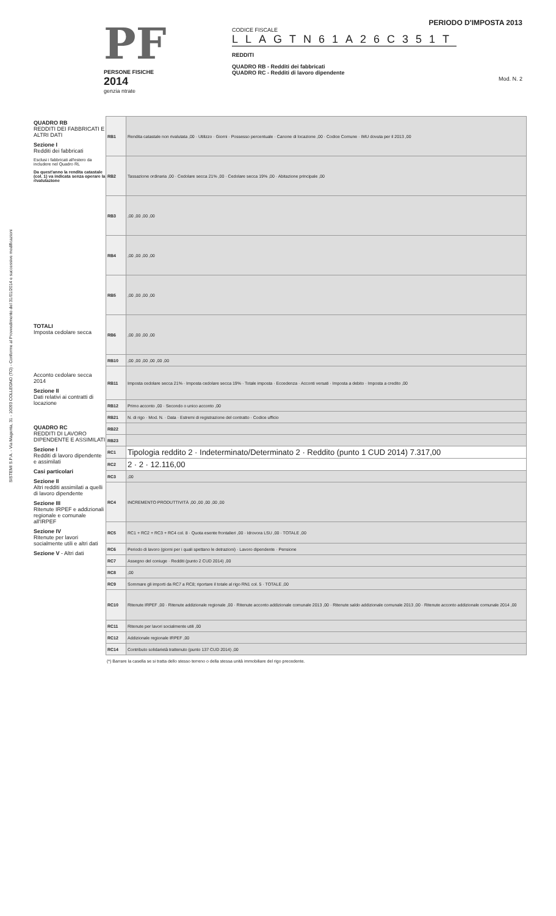SISTEMI S.P.A. - Via Magenta, 31 - 10093 COLLEGNO (TO) - Conforme al Provvedimento del 31/01/2014 e successive modificazioni
PF
PERSONE FISICHE
2014
genzia ntrate
PERIODO D'IMPOSTA 2013
CODICE FISCALE
LLAGTN61A26C351T
REDDITI
QUADRO RB - Redditi dei fabbricati
QUADRO RC - Redditi di lavoro dipendente
Mod. N. 2
QUADRO RB
REDDITI DEI FABBRICATI E ALTRI DATI
Sezione I
Redditi dei fabbricati
Esclusi i fabbricati all'estero da includere nel Quadro RL
Da quest'anno la rendita catastale (col. 1) va indicata senza operare la rivalutazione
TOTALI
Imposta cedolare secca
Acconto cedolare secca 2014
Sezione II
Dati relativi ai contratti di locazione
QUADRO RC
REDDITI DI LAVORO DIPENDENTE E ASSIMILATI
Sezione I
Redditi di lavoro dipendente e assimilati
Casi particolari
Sezione II
Altri redditi assimilati a quelli di lavoro dipendente
Sezione III
Ritenute IRPEF e addizionali regionale e comunale all'IRPEF
Sezione IV
Ritenute per lavori socialmente utili e altri dati
Sezione V - Altri dati
| RB1 | Rendita catastale non rivalutata ,00 · Utilizzo · Giorni · Possesso percentuale · Canone di locazione ,00 · Codice Comune · IMU dovuta per il 2013 ,00 |
| RB2 | Tassazione ordinaria ,00 · Cedolare secca 21% ,00 · Cedolare secca 19% ,00 · Abitazione principale ,00 |
| RB3 | ,00 ,00 ,00 ,00 |
| RB4 | ,00 ,00 ,00 ,00 |
| RB5 | ,00 ,00 ,00 ,00 |
| RB6 | ,00 ,00 ,00 ,00 |
| RB10 | ,00 ,00 ,00 ,00 ,00 ,00 |
| RB11 | Imposta cedolare secca 21% · Imposta cedolare secca 19% · Totale imposta · Eccedenza · Acconti versati · Imposta a debito · Imposta a credito ,00 |
| RB12 | Primo acconto ,00 · Secondo o unico acconto ,00 |
| RB21 | N. di rigo · Mod. N. · Data · Estremi di registrazione del contratto · Codice ufficio |
| RB22 | |
| RB23 | |
| RC1 | Tipologia reddito 2 · Indeterminato/Determinato 2 · Reddito (punto 1 CUD 2014) 7.317,00 |
| RC2 | 2 · 2 · 12.116,00 |
| RC3 | ,00 |
| RC4 | INCREMENTO PRODUTTIVITÀ ,00 ,00 ,00 ,00 ,00 |
| RC5 | RC1 + RC2 + RC3 + RC4 col. 8 · Quota esente frontalieri ,00 · Idrovora LSU ,00 · TOTALE ,00 |
| RC6 | Periodo di lavoro (giorni per i quali spettano le detrazioni) · Lavoro dipendente · Pensione |
| RC7 | Assegno del coniuge · Redditi (punto 2 CUD 2014) ,00 |
| RC8 | ,00 |
| RC9 | Sommare gli importi da RC7 a RC8; riportare il totale al rigo RN1 col. 5 · TOTALE ,00 |
| RC10 | Ritenute IRPEF ,00 · Ritenute addizionale regionale ,00 · Ritenute acconto addizionale comunale 2013 ,00 · Ritenute saldo addizionale comunale 2013 ,00 · Ritenute acconto addizionale comunale 2014 ,00 |
| RC11 | Ritenute per lavori socialmente utili ,00 |
| RC12 | Addizionale regionale IRPEF ,00 |
| RC14 | Contributo solidarietà trattenuto (punto 137 CUD 2014) ,00 |
(*) Barrare la casella se si tratta dello stesso terreno o della stessa unità immobiliare del rigo precedente.